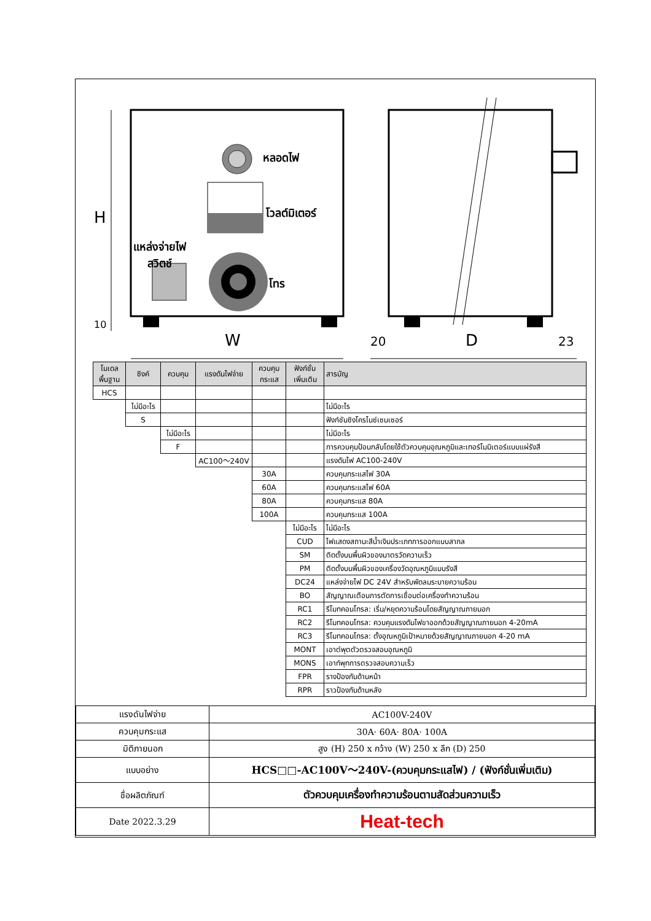หลอดไฟ
โวลต์มิเตอร์
แหล่งจ่ายไฟ
สวิตช์
โทร
H
10
W 20 D 23
| โมเดล พื้นฐาน | ซิงค์ | ควบคุม | แรงดันไฟจ่าย | ควบคุม กระแส | ฟังก์ชั่น เพิ่มเติม | สารบัญ |
| --- | --- | --- | --- | --- | --- | --- |
| HCS | | | | | | |
| | ไม่มีอะไร | | | | | ไม่มีอะไร |
| | S | | | | | ฟังก์ชันซิงโครไนซ์เซนเซอร์ |
| | | ไม่มีอะไร | | | | ไม่มีอะไร |
| | | F | | | | การควบคุมป้อนกลับโดยใช้ตัวควบคุมอุณหภูมิและเทอร์โมมิเตอร์แบบแผ่รังสี |
| | | | AC100～240V | | | แรงดันไฟ AC100-240V |
| | | | | 30A | | ควบคุมกระแสไฟ 30A |
| | | | | 60A | | ควบคุมกระแสไฟ 60A |
| | | | | 80A | | ควบคุมกระแส 80A |
| | | | | 100A | | ควบคุมกระแส 100A |
| | | | | | ไม่มีอะไร | ไม่มีอะไร |
| | | | | | CUD | ไฟแสดงสถานะสีน้ำเงินประเภทการออกแบบสากล |
| | | | | | SM | ติดตั้งบนพื้นผิวของมาตรวัดความเร็ว |
| | | | | | PM | ติดตั้งบนพื้นผิวของเครื่องวัดอุณหภูมิแบบรังสี |
| | | | | | DC24 | แหล่งจ่ายไฟ DC 24V สำหรับพัดลมระบายความร้อน |
| | | | | | BO | สัญญาณเตือนการตัดการเชื่อมต่อเครื่องทำความร้อน |
| | | | | | RC1 | รีโมทคอนโทรล: เริ่ม/หยุดความร้อนโดยสัญญาณภายนอก |
| | | | | | RC2 | รีโมทคอนโทรล: ควบคุมแรงดันไฟขาออกด้วยสัญญาณภายนอก 4-20mA |
| | | | | | RC3 | รีโมทคอนโทรล: ตั้งอุณหภูมิเป้าหมายด้วยสัญญาณภายนอก 4-20 mA |
| | | | | | MONT | เอาต์พุตตัวตรวจสอบอุณหภูมิ |
| | | | | | MONS | เอาท์พุทการตรวจสอบความเร็ว |
| | | | | | FPR | รางป้องกันด้านหน้า |
| | | | | | RPR | ราวป้องกันด้านหลัง |
| แรงดันไฟจ่าย | AC100V-240V |
| ควบคุมกระแส | 30A· 60A· 80A· 100A |
| มิติภายนอก | สูง (H) 250 x กว้าง (W) 250 x ลึก (D) 250 |
| แบบอย่าง | HCS□□-AC100V～240V-(ควบคุมกระแสไฟ) / (ฟังก์ชั่นเพิ่มเติม) |
| ชื่อผลิตภัณฑ์ | ตัวควบคุมเครื่องทำความร้อนตามสัดส่วนความเร็ว |
| Date 2022.3.29 | Heat-tech |